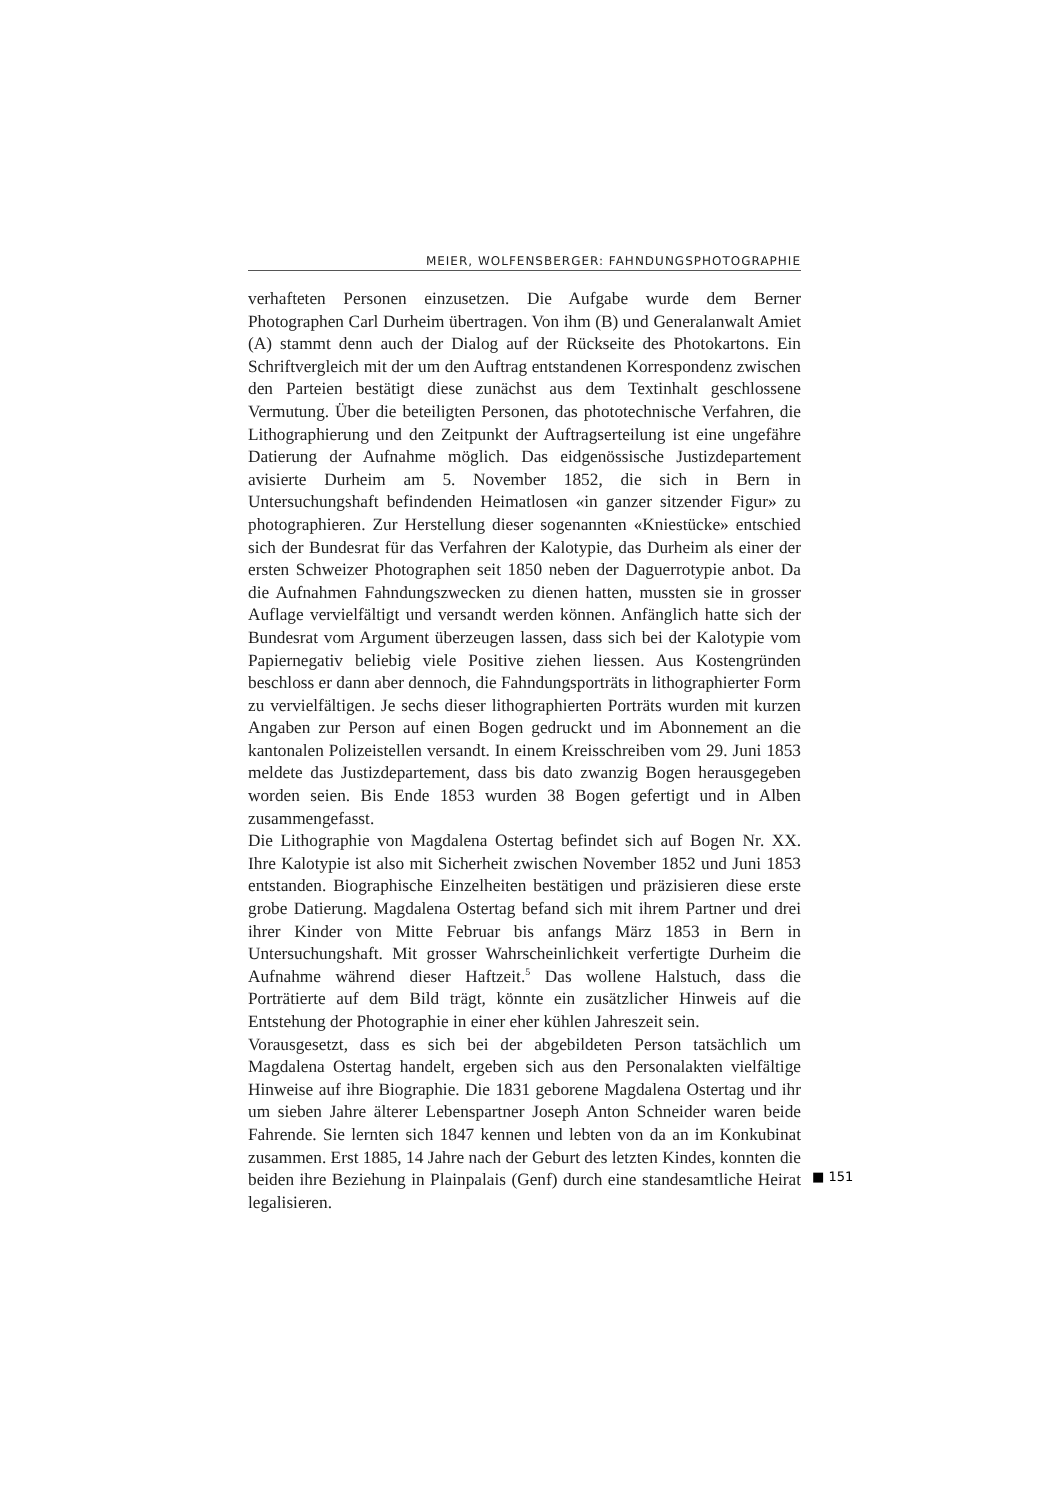MEIER, WOLFENSBERGER: FAHNDUNGSPHOTOGRAPHIE
verhafteten Personen einzusetzen. Die Aufgabe wurde dem Berner Photographen Carl Durheim übertragen. Von ihm (B) und Generalanwalt Amiet (A) stammt denn auch der Dialog auf der Rückseite des Photokartons. Ein Schriftvergleich mit der um den Auftrag entstandenen Korrespondenz zwischen den Parteien bestätigt diese zunächst aus dem Textinhalt geschlossene Vermutung. Über die beteiligten Personen, das phototechnische Verfahren, die Lithographierung und den Zeitpunkt der Auftragserteilung ist eine ungefähre Datierung der Aufnahme möglich. Das eidgenössische Justizdepartement avisierte Durheim am 5. November 1852, die sich in Bern in Untersuchungshaft befindenden Heimatlosen «in ganzer sitzender Figur» zu photographieren. Zur Herstellung dieser sogenannten «Kniestücke» entschied sich der Bundesrat für das Verfahren der Kalotypie, das Durheim als einer der ersten Schweizer Photographen seit 1850 neben der Daguerrotypie anbot. Da die Aufnahmen Fahndungszwecken zu dienen hatten, mussten sie in grosser Auflage vervielfältigt und versandt werden können. Anfänglich hatte sich der Bundesrat vom Argument überzeugen lassen, dass sich bei der Kalotypie vom Papiernegativ beliebig viele Positive ziehen liessen. Aus Kostengründen beschloss er dann aber dennoch, die Fahndungsporträts in lithographierter Form zu vervielfältigen. Je sechs dieser lithographierten Porträts wurden mit kurzen Angaben zur Person auf einen Bogen gedruckt und im Abonnement an die kantonalen Polizeistellen versandt. In einem Kreisschreiben vom 29. Juni 1853 meldete das Justizdepartement, dass bis dato zwanzig Bogen herausgegeben worden seien. Bis Ende 1853 wurden 38 Bogen gefertigt und in Alben zusammengefasst.
Die Lithographie von Magdalena Ostertag befindet sich auf Bogen Nr. XX. Ihre Kalotypie ist also mit Sicherheit zwischen November 1852 und Juni 1853 entstanden. Biographische Einzelheiten bestätigen und präzisieren diese erste grobe Datierung. Magdalena Ostertag befand sich mit ihrem Partner und drei ihrer Kinder von Mitte Februar bis anfangs März 1853 in Bern in Untersuchungshaft. Mit grosser Wahrscheinlichkeit verfertigte Durheim die Aufnahme während dieser Haftzeit.<sup>5</sup> Das wollene Halstuch, dass die Porträtierte auf dem Bild trägt, könnte ein zusätzlicher Hinweis auf die Entstehung der Photographie in einer eher kühlen Jahreszeit sein.
Vorausgesetzt, dass es sich bei der abgebildeten Person tatsächlich um Magdalena Ostertag handelt, ergeben sich aus den Personalakten vielfältige Hinweise auf ihre Biographie. Die 1831 geborene Magdalena Ostertag und ihr um sieben Jahre älterer Lebenspartner Joseph Anton Schneider waren beide Fahrende. Sie lernten sich 1847 kennen und lebten von da an im Konkubinat zusammen. Erst 1885, 14 Jahre nach der Geburt des letzten Kindes, konnten die beiden ihre Beziehung in Plainpalais (Genf) durch eine standesamtliche Heirat legalisieren.
■ 151